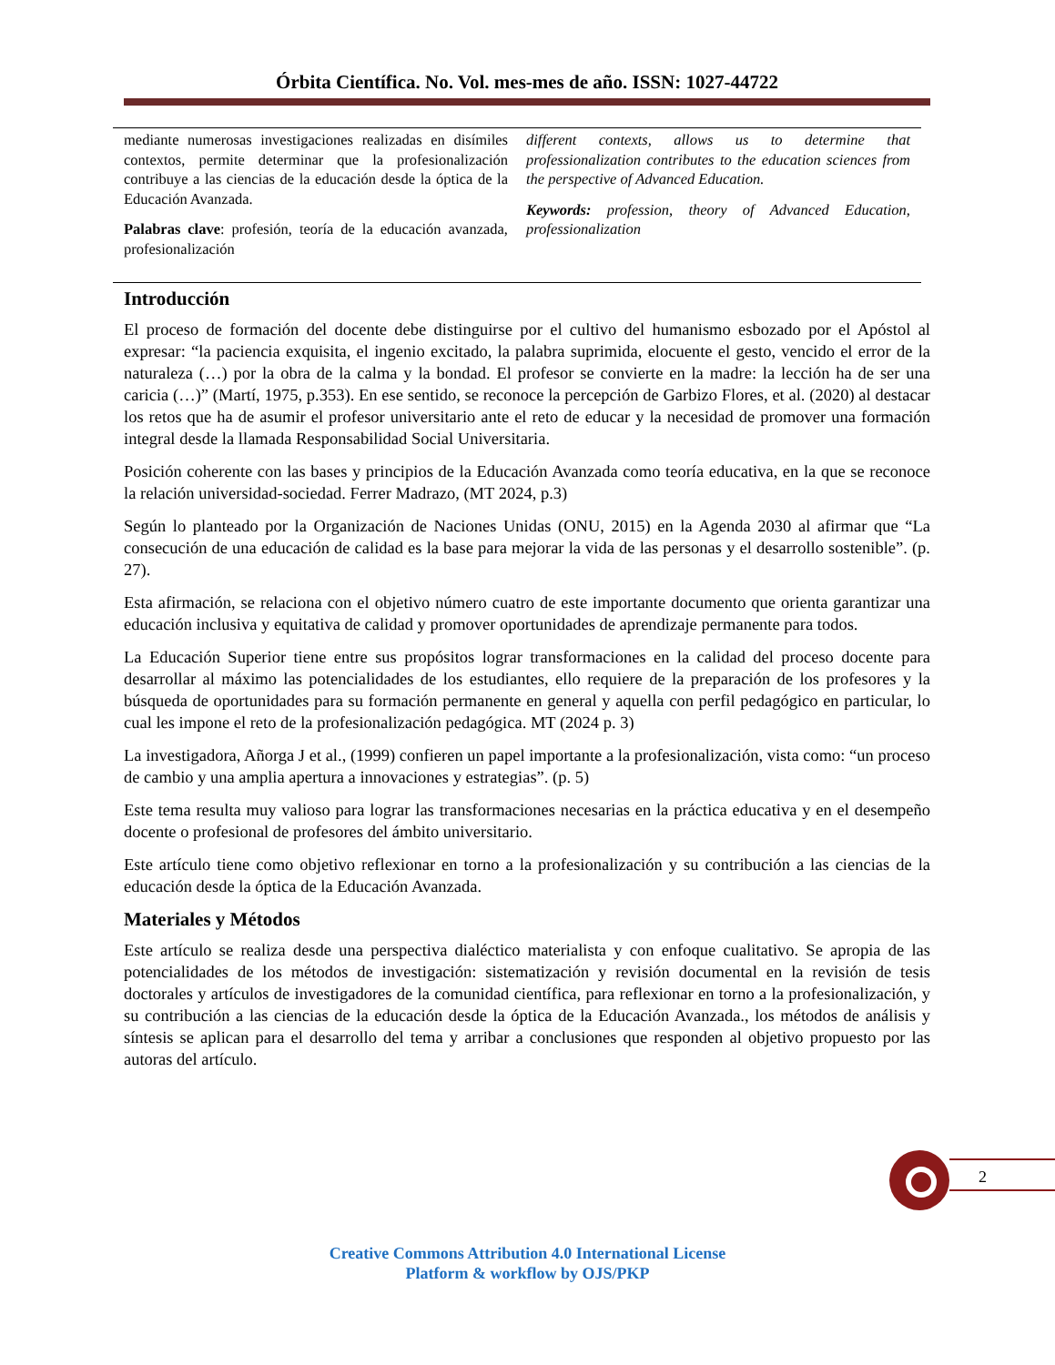Órbita Científica. No. Vol. mes-mes de año. ISSN: 1027-44722
mediante numerosas investigaciones realizadas en disímiles contextos, permite determinar que la profesionalización contribuye a las ciencias de la educación desde la óptica de la Educación Avanzada.
Palabras clave: profesión, teoría de la educación avanzada, profesionalización
different contexts, allows us to determine that professionalization contributes to the education sciences from the perspective of Advanced Education.
Keywords: profession, theory of Advanced Education, professionalization
Introducción
El proceso de formación del docente debe distinguirse por el cultivo del humanismo esbozado por el Apóstol al expresar: “la paciencia exquisita, el ingenio excitado, la palabra suprimida, elocuente el gesto, vencido el error de la naturaleza (…) por la obra de la calma y la bondad. El profesor se convierte en la madre: la lección ha de ser una caricia (…)” (Martí, 1975, p.353). En ese sentido, se reconoce la percepción de Garbizo Flores, et al. (2020) al destacar los retos que ha de asumir el profesor universitario ante el reto de educar y la necesidad de promover una formación integral desde la llamada Responsabilidad Social Universitaria.
Posición coherente con las bases y principios de la Educación Avanzada como teoría educativa, en la que se reconoce la relación universidad-sociedad. Ferrer Madrazo, (MT 2024, p.3)
Según lo planteado por la Organización de Naciones Unidas (ONU, 2015) en la Agenda 2030 al afirmar que “La consecución de una educación de calidad es la base para mejorar la vida de las personas y el desarrollo sostenible”. (p. 27).
Esta afirmación, se relaciona con el objetivo número cuatro de este importante documento que orienta garantizar una educación inclusiva y equitativa de calidad y promover oportunidades de aprendizaje permanente para todos.
La Educación Superior tiene entre sus propósitos lograr transformaciones en la calidad del proceso docente para desarrollar al máximo las potencialidades de los estudiantes, ello requiere de la preparación de los profesores y la búsqueda de oportunidades para su formación permanente en general y aquella con perfil pedagógico en particular, lo cual les impone el reto de la profesionalización pedagógica. MT (2024 p. 3)
La investigadora, Añorga J et al., (1999) confieren un papel importante a la profesionalización, vista como: “un proceso de cambio y una amplia apertura a innovaciones y estrategias”. (p. 5)
Este tema resulta muy valioso para lograr las transformaciones necesarias en la práctica educativa y en el desempeño docente o profesional de profesores del ámbito universitario.
Este artículo tiene como objetivo reflexionar en torno a la profesionalización y su contribución a las ciencias de la educación desde la óptica de la Educación Avanzada.
Materiales y Métodos
Este artículo se realiza desde una perspectiva dialéctico materialista y con enfoque cualitativo. Se apropia de las potencialidades de los métodos de investigación: sistematización y revisión documental en la revisión de tesis doctorales y artículos de investigadores de la comunidad científica, para reflexionar en torno a la profesionalización, y su contribución a las ciencias de la educación desde la óptica de la Educación Avanzada., los métodos de análisis y síntesis se aplican para el desarrollo del tema y arribar a conclusiones que responden al objetivo propuesto por las autoras del artículo.
2
Creative Commons Attribution 4.0 International License
Platform & workflow by OJS/PKP